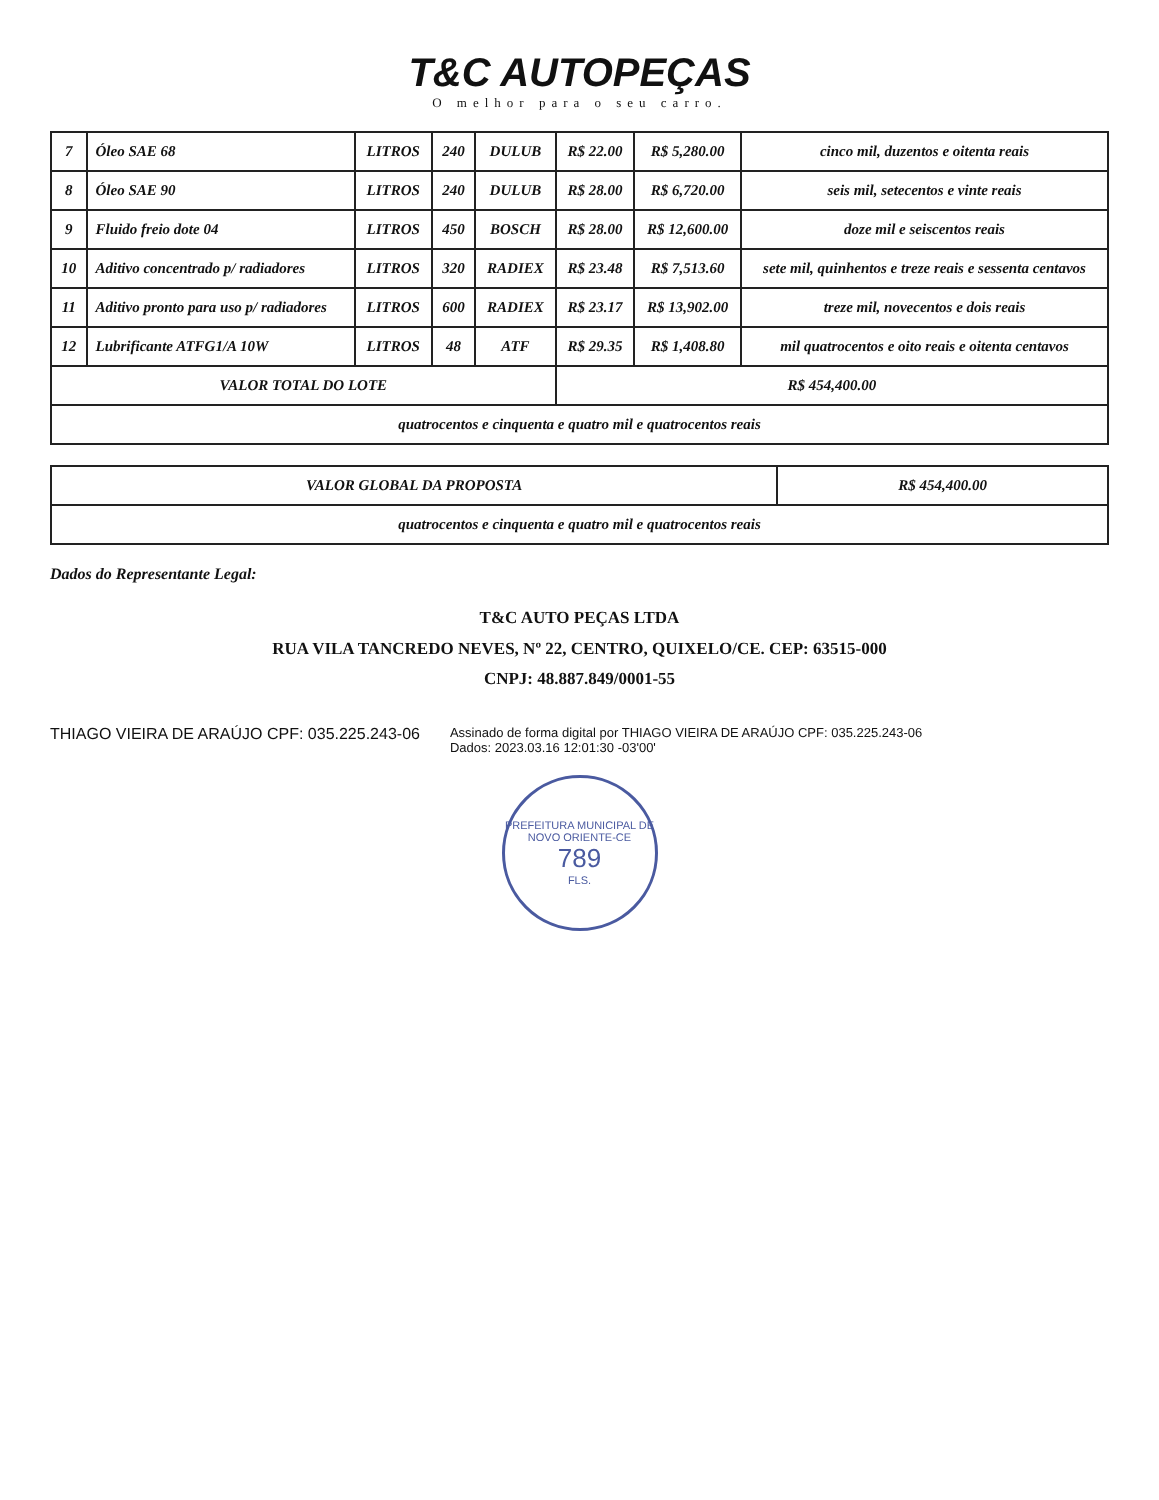T&C AUTOPEÇAS
O melhor para o seu carro.
| 7 | Óleo SAE 68 | LITROS | 240 | DULUB | R$ 22.00 | R$ 5,280.00 | cinco mil, duzentos e oitenta reais |
| 8 | Óleo SAE 90 | LITROS | 240 | DULUB | R$ 28.00 | R$ 6,720.00 | seis mil, setecentos e vinte reais |
| 9 | Fluido freio dote 04 | LITROS | 450 | BOSCH | R$ 28.00 | R$ 12,600.00 | doze mil e seiscentos reais |
| 10 | Aditivo concentrado p/ radiadores | LITROS | 320 | RADIEX | R$ 23.48 | R$ 7,513.60 | sete mil, quinhentos e treze reais e sessenta centavos |
| 11 | Aditivo pronto para uso p/ radiadores | LITROS | 600 | RADIEX | R$ 23.17 | R$ 13,902.00 | treze mil, novecentos e dois reais |
| 12 | Lubrificante ATFG1/A 10W | LITROS | 48 | ATF | R$ 29.35 | R$ 1,408.80 | mil quatrocentos e oito reais e oitenta centavos |
| VALOR TOTAL DO LOTE | | | | | R$ 454,400.00 | | |
| quatrocentos e cinquenta e quatro mil e quatrocentos reais | | | | | | | |
| VALOR GLOBAL DA PROPOSTA | R$ 454,400.00 |
| quatrocentos e cinquenta e quatro mil e quatrocentos reais | |
Dados do Representante Legal:
T&C AUTO PEÇAS LTDA
RUA VILA TANCREDO NEVES, Nº 22, CENTRO, QUIXELO/CE. CEP: 63515-000
CNPJ: 48.887.849/0001-55
THIAGO VIEIRA DE ARAÚJO CPF: 035.225.243-06
Assinado de forma digital por THIAGO VIEIRA DE ARAÚJO CPF: 035.225.243-06
Dados: 2023.03.16 12:01:30 -03'00'
PREFEITURA MUNICIPAL DE NOVO ORIENTE-CE
789
FLS.